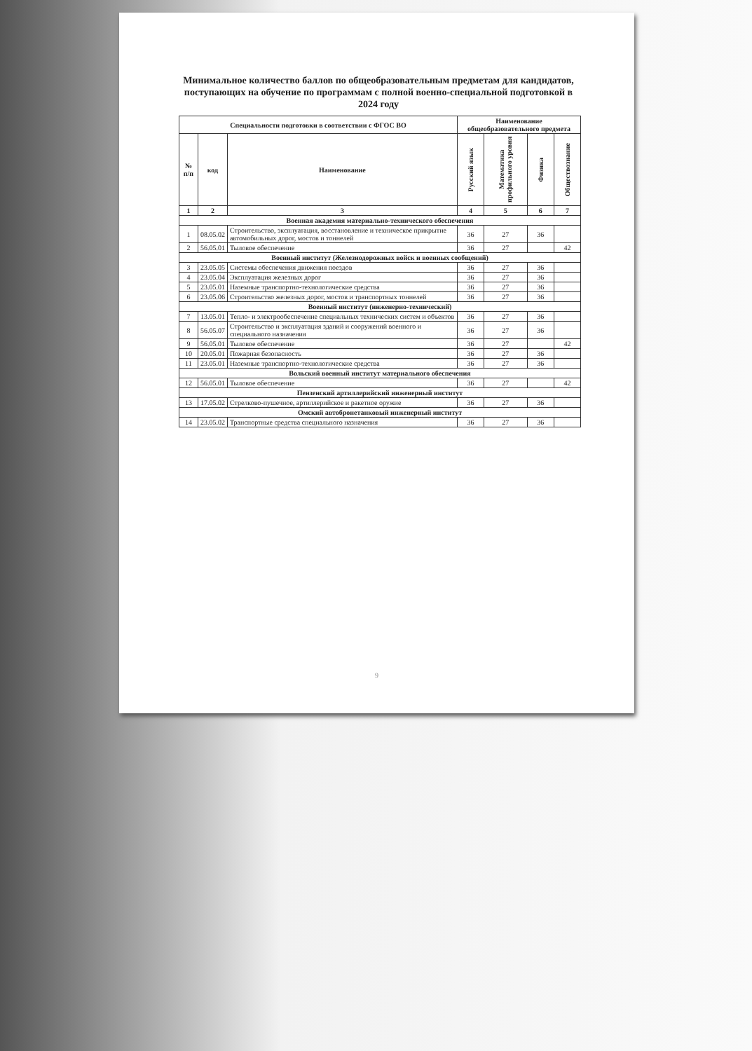Минимальное количество баллов по общеобразовательным предметам для кандидатов, поступающих на обучение по программам с полной военно-специальной подготовкой в 2024 году
| Специальности подготовки в соответствии с ФГОС ВО | | | Наименование общеобразовательного предмета | | | |
| --- | --- | --- | --- | --- | --- | --- |
| № п/п | код | Наименование | Русский язык | Математика профильного уровня | Физика | Обществознание |
| 1 | 2 | 3 | 4 | 5 | 6 | 7 |
| Военная академия материально-технического обеспечения | | | | | | |
| 1 | 08.05.02 | Строительство, эксплуатация, восстановление и техническое прикрытие автомобильных дорог, мостов и тоннелей | 36 | 27 | 36 | |
| 2 | 56.05.01 | Тыловое обеспечение | 36 | 27 | | 42 |
| Военный институт (Железнодорожных войск и военных сообщений) | | | | | | |
| 3 | 23.05.05 | Системы обеспечения движения поездов | 36 | 27 | 36 | |
| 4 | 23.05.04 | Эксплуатация железных дорог | 36 | 27 | 36 | |
| 5 | 23.05.01 | Наземные транспортно-технологические средства | 36 | 27 | 36 | |
| 6 | 23.05.06 | Строительство железных дорог, мостов и транспортных тоннелей | 36 | 27 | 36 | |
| Военный институт (инженерно-технический) | | | | | | |
| 7 | 13.05.01 | Тепло- и электрообеспечение специальных технических систем и объектов | 36 | 27 | 36 | |
| 8 | 56.05.07 | Строительство и эксплуатация зданий и сооружений военного и специального назначения | 36 | 27 | 36 | |
| 9 | 56.05.01 | Тыловое обеспечение | 36 | 27 | | 42 |
| 10 | 20.05.01 | Пожарная безопасность | 36 | 27 | 36 | |
| 11 | 23.05.01 | Наземные транспортно-технологические средства | 36 | 27 | 36 | |
| Вольский военный институт материального обеспечения | | | | | | |
| 12 | 56.05.01 | Тыловое обеспечение | 36 | 27 | | 42 |
| Пензенский артиллерийский инженерный институт | | | | | | |
| 13 | 17.05.02 | Стрелково-пушечное, артиллерийское и ракетное оружие | 36 | 27 | 36 | |
| Омский автобронетанковый инженерный институт | | | | | | |
| 14 | 23.05.02 | Транспортные средства специального назначения | 36 | 27 | 36 | |
9